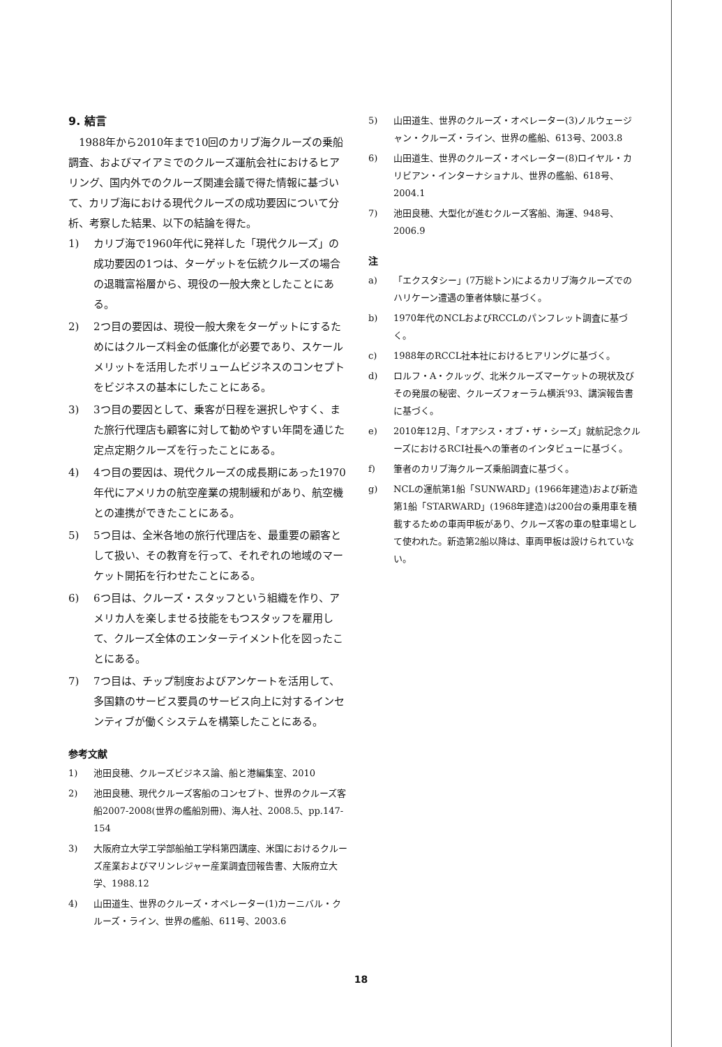9. 結言
1988年から2010年まで10回のカリブ海クルーズの乗船調査、およびマイアミでのクルーズ運航会社におけるヒアリング、国内外でのクルーズ関連会議で得た情報に基づいて、カリブ海における現代クルーズの成功要因について分析、考察した結果、以下の結論を得た。
1) カリブ海で1960年代に発祥した「現代クルーズ」の成功要因の1つは、ターゲットを伝統クルーズの場合の退職富裕層から、現役の一般大衆としたことにある。
2) 2つ目の要因は、現役一般大衆をターゲットにするためにはクルーズ料金の低廉化が必要であり、スケールメリットを活用したボリュームビジネスのコンセプトをビジネスの基本にしたことにある。
3) 3つ目の要因として、乗客が日程を選択しやすく、また旅行代理店も顧客に対して勧めやすい年間を通じた定点定期クルーズを行ったことにある。
4) 4つ目の要因は、現代クルーズの成長期にあった1970年代にアメリカの航空産業の規制緩和があり、航空機との連携ができたことにある。
5) 5つ目は、全米各地の旅行代理店を、最重要の顧客として扱い、その教育を行って、それぞれの地域のマーケット開拓を行わせたことにある。
6) 6つ目は、クルーズ・スタッフという組織を作り、アメリカ人を楽しませる技能をもつスタッフを雇用して、クルーズ全体のエンターテイメント化を図ったことにある。
7) 7つ目は、チップ制度およびアンケートを活用して、多国籍のサービス要員のサービス向上に対するインセンティブが働くシステムを構築したことにある。
参考文献
1) 池田良穂、クルーズビジネス論、船と港編集室、2010
2) 池田良穂、現代クルーズ客船のコンセプト、世界のクルーズ客船2007-2008(世界の艦船別冊)、海人社、2008.5、pp.147-154
3) 大阪府立大学工学部船舶工学科第四講座、米国におけるクルーズ産業およびマリンレジャー産業調査団報告書、大阪府立大学、1988.12
4) 山田道生、世界のクルーズ・オペレーター(1)カーニバル・クルーズ・ライン、世界の艦船、611号、2003.6
5) 山田道生、世界のクルーズ・オペレーター(3)ノルウェージャン・クルーズ・ライン、世界の艦船、613号、2003.8
6) 山田道生、世界のクルーズ・オペレーター(8)ロイヤル・カリビアン・インターナショナル、世界の艦船、618号、2004.1
7) 池田良穂、大型化が進むクルーズ客船、海運、948号、2006.9
注
a) 「エクスタシー」(7万総トン)によるカリブ海クルーズでのハリケーン遭遇の筆者体験に基づく。
b) 1970年代のNCLおよびRCCLのパンフレット調査に基づく。
c) 1988年のRCCL社本社におけるヒアリングに基づく。
d) ロルフ・A・クルッグ、北米クルーズマーケットの現状及びその発展の秘密、クルーズフォーラム横浜'93、講演報告書に基づく。
e) 2010年12月、「オアシス・オブ・ザ・シーズ」就航記念クルーズにおけるRCI社長への筆者のインタビューに基づく。
f) 筆者のカリブ海クルーズ乗船調査に基づく。
g) NCLの運航第1船「SUNWARD」(1966年建造)および新造第1船「STARWARD」(1968年建造)は200台の乗用車を積載するための車両甲板があり、クルーズ客の車の駐車場として使われた。新造第2船以降は、車両甲板は設けられていない。
18